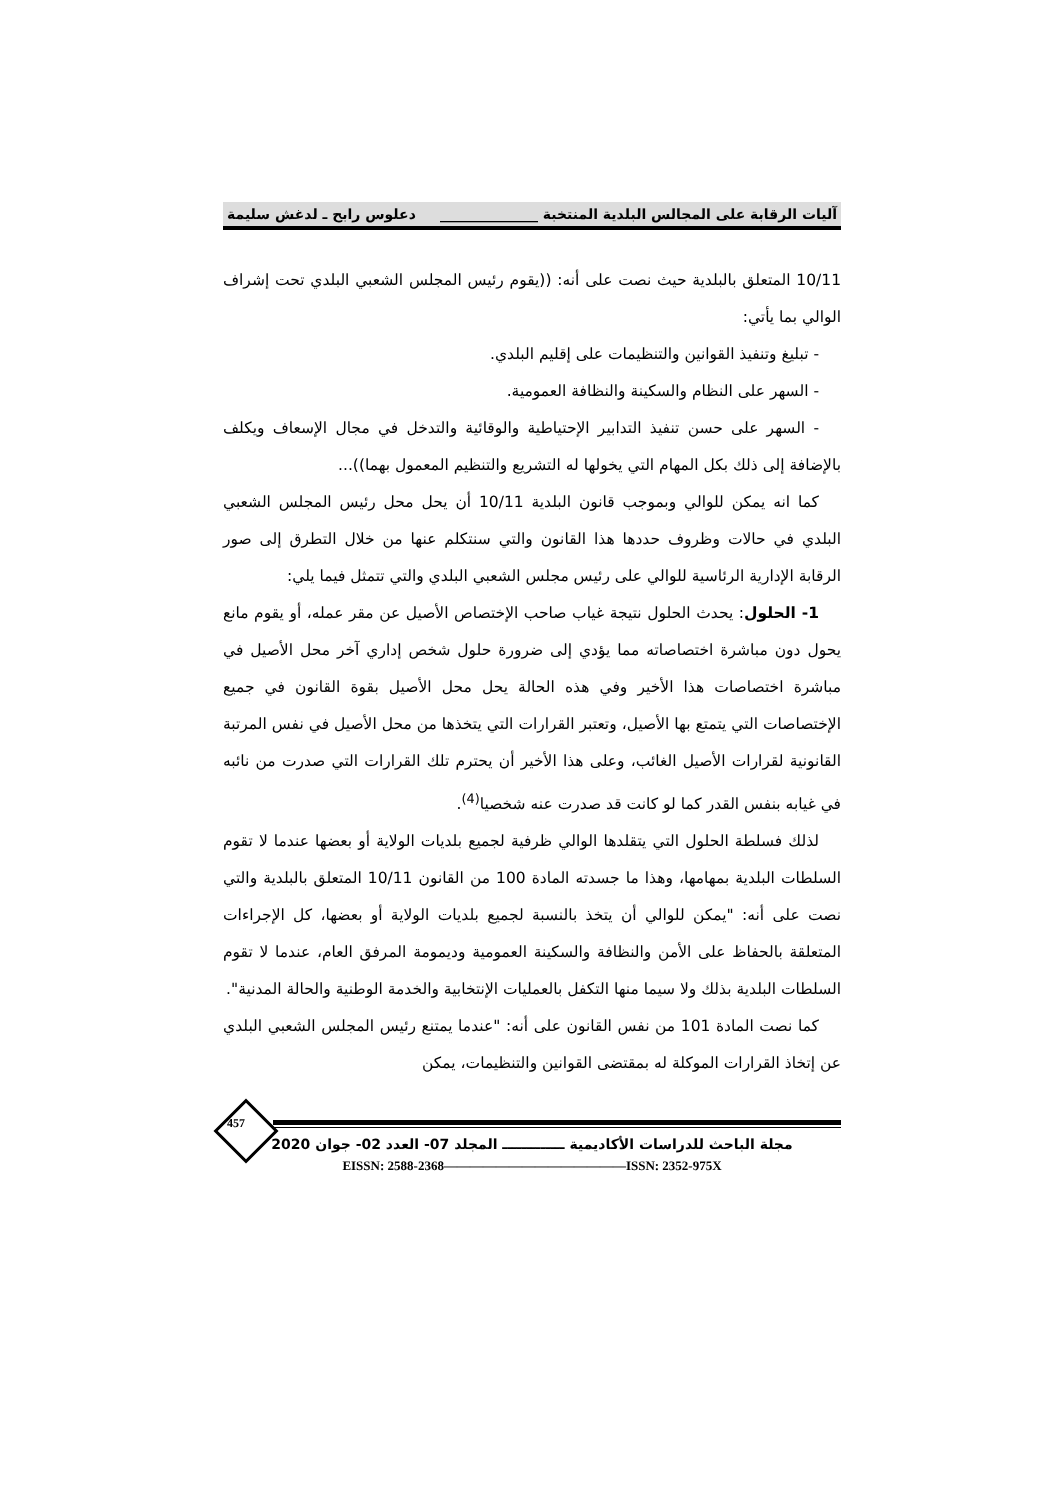آليات الرقابة على المجالس البلدية المنتخبة ______________ دعلوس رابح ـ لدغش سليمة
10/11 المتعلق بالبلدية حيث نصت على أنه: ((يقوم رئيس المجلس الشعبي البلدي تحت إشراف الوالي بما يأتي:
- تبليغ وتنفيذ القوانين والتنظيمات على إقليم البلدي.
- السهر على النظام والسكينة والنظافة العمومية.
- السهر على حسن تنفيذ التدابير الإحتياطية والوقائية والتدخل في مجال الإسعاف ويكلف بالإضافة إلى ذلك بكل المهام التي يخولها له التشريع والتنظيم المعمول بهما))...
كما انه يمكن للوالي وبموجب قانون البلدية 10/11 أن يحل محل رئيس المجلس الشعبي البلدي في حالات وظروف حددها هذا القانون والتي سنتكلم عنها من خلال التطرق إلى صور الرقابة الإدارية الرئاسية للوالي على رئيس مجلس الشعبي البلدي والتي تتمثل فيما يلي:
1- الحلول: يحدث الحلول نتيجة غياب صاحب الإختصاص الأصيل عن مقر عمله، أو يقوم مانع يحول دون مباشرة اختصاصاته مما يؤدي إلى ضرورة حلول شخص إداري آخر محل الأصيل في مباشرة اختصاصات هذا الأخير وفي هذه الحالة يحل محل الأصيل بقوة القانون في جميع الإختصاصات التي يتمتع بها الأصيل، وتعتبر القرارات التي يتخذها من محل الأصيل في نفس المرتبة القانونية لقرارات الأصيل الغائب، وعلى هذا الأخير أن يحترم تلك القرارات التي صدرت من نائبه في غيابه بنفس القدر كما لو كانت قد صدرت عنه شخصيا<sup>(4)</sup>.
لذلك فسلطة الحلول التي يتقلدها الوالي ظرفية لجميع بلديات الولاية أو بعضها عندما لا تقوم السلطات البلدية بمهامها، وهذا ما جسدته المادة 100 من القانون 10/11 المتعلق بالبلدية والتي نصت على أنه: "يمكن للوالي أن يتخذ بالنسبة لجميع بلديات الولاية أو بعضها، كل الإجراءات المتعلقة بالحفاظ على الأمن والنظافة والسكينة العمومية وديمومة المرفق العام، عندما لا تقوم السلطات البلدية بذلك ولا سيما منها التكفل بالعمليات الإنتخابية والخدمة الوطنية والحالة المدنية".
كما نصت المادة 101 من نفس القانون على أنه: "عندما يمتنع رئيس المجلس الشعبي البلدي عن إتخاذ القرارات الموكلة له بمقتضى القوانين والتنظيمات، يمكن
457
مجلة الباحث للدراسات الأكاديمية ـــــــــــــ المجلد 07- العدد 02- جوان 2020
EISSN: 2588-2368——————————————ISSN: 2352-975X